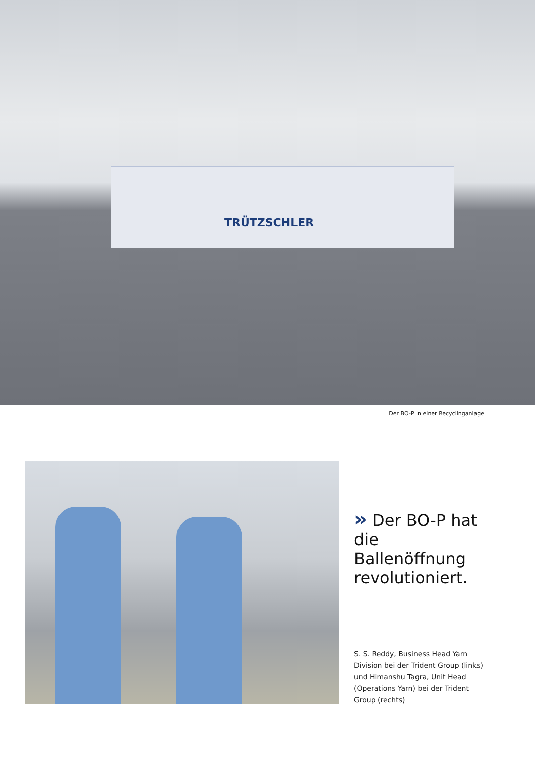TRÜTZSCHLER
Der BO-P in einer Recyclinganlage
» Der BO-P hat die Ballenöffnung revolutioniert.
S. S. Reddy, Business Head Yarn Division bei der Trident Group (links) und Himanshu Tagra, Unit Head (Operations Yarn) bei der Trident Group (rechts)